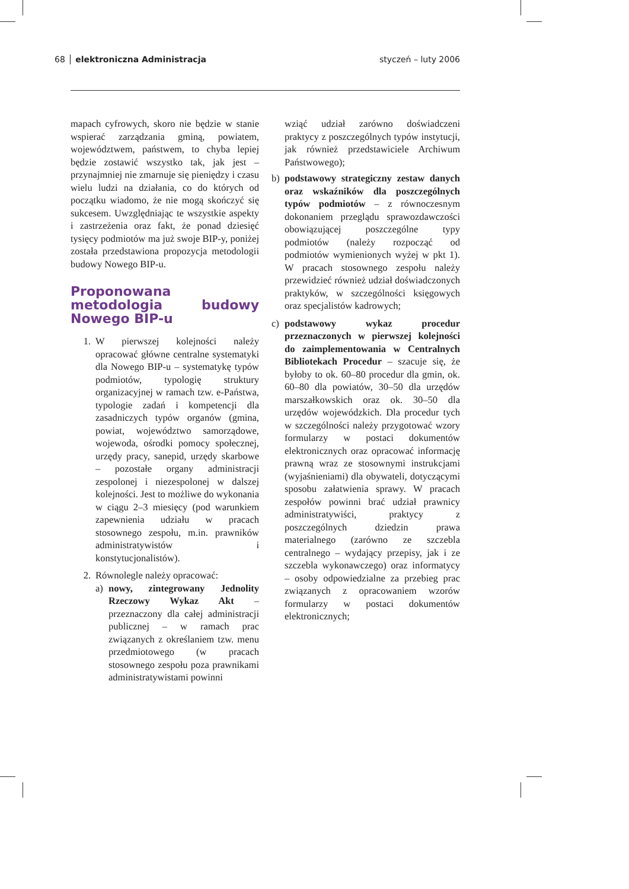68 │ elektroniczna Administracja styczeń – luty 2006
mapach cyfrowych, skoro nie będzie w stanie wspierać zarządzania gminą, powiatem, województwem, państwem, to chyba lepiej będzie zostawić wszystko tak, jak jest – przynajmniej nie zmarnuje się pieniędzy i czasu wielu ludzi na działania, co do których od początku wiadomo, że nie mogą skończyć się sukcesem. Uwzględniając te wszystkie aspekty i zastrzeżenia oraz fakt, że ponad dziesięć tysięcy podmiotów ma już swoje BIP-y, poniżej została przedstawiona propozycja metodologii budowy Nowego BIP-u.
Proponowana metodologia budowy Nowego BIP-u
1. W pierwszej kolejności należy opracować główne centralne systematyki dla Nowego BIP-u – systematykę typów podmiotów, typologię struktury organizacyjnej w ramach tzw. e-Państwa, typologie zadań i kompetencji dla zasadniczych typów organów (gmina, powiat, województwo samorządowe, wojewoda, ośrodki pomocy społecznej, urzędy pracy, sanepid, urzędy skarbowe – pozostałe organy administracji zespolonej i niezespolonej w dalszej kolejności. Jest to możliwe do wykonania w ciągu 2–3 miesięcy (pod warunkiem zapewnienia udziału w pracach stosownego zespołu, m.in. prawników administratywistów i konstytucjonalistów).
2. Równolegle należy opracować:
a) nowy, zintegrowany Jednolity Rzeczowy Wykaz Akt – przeznaczony dla całej administracji publicznej – w ramach prac związanych z określaniem tzw. menu przedmiotowego (w pracach stosownego zespołu poza prawnikami administratywistami powinni
wziąć udział zarówno doświadczeni praktycy z poszczególnych typów instytucji, jak również przedstawiciele Archiwum Państwowego);
b) podstawowy strategiczny zestaw danych oraz wskaźników dla poszczególnych typów podmiotów – z równoczesnym dokonaniem przeglądu sprawozdawczości obowiązującej poszczególne typy podmiotów (należy rozpocząć od podmiotów wymienionych wyżej w pkt 1). W pracach stosownego zespołu należy przewidzieć również udział doświadczonych praktyków, w szczególności księgowych oraz specjalistów kadrowych;
c) podstawowy wykaz procedur przeznaczonych w pierwszej kolejności do zaimplementowania w Centralnych Bibliotekach Procedur – szacuje się, że byłoby to ok. 60–80 procedur dla gmin, ok. 60–80 dla powiatów, 30–50 dla urzędów marszałkowskich oraz ok. 30–50 dla urzędów wojewódzkich. Dla procedur tych w szczególności należy przygotować wzory formularzy w postaci dokumentów elektronicznych oraz opracować informację prawną wraz ze stosownymi instrukcjami (wyjaśnieniami) dla obywateli, dotyczącymi sposobu załatwienia sprawy. W pracach zespołów powinni brać udział prawnicy administratywiści, praktycy z poszczególnych dziedzin prawa materialnego (zarówno ze szczebla centralnego – wydający przepisy, jak i ze szczebla wykonawczego) oraz informatycy – osoby odpowiedzialne za przebieg prac związanych z opracowaniem wzorów formularzy w postaci dokumentów elektronicznych;